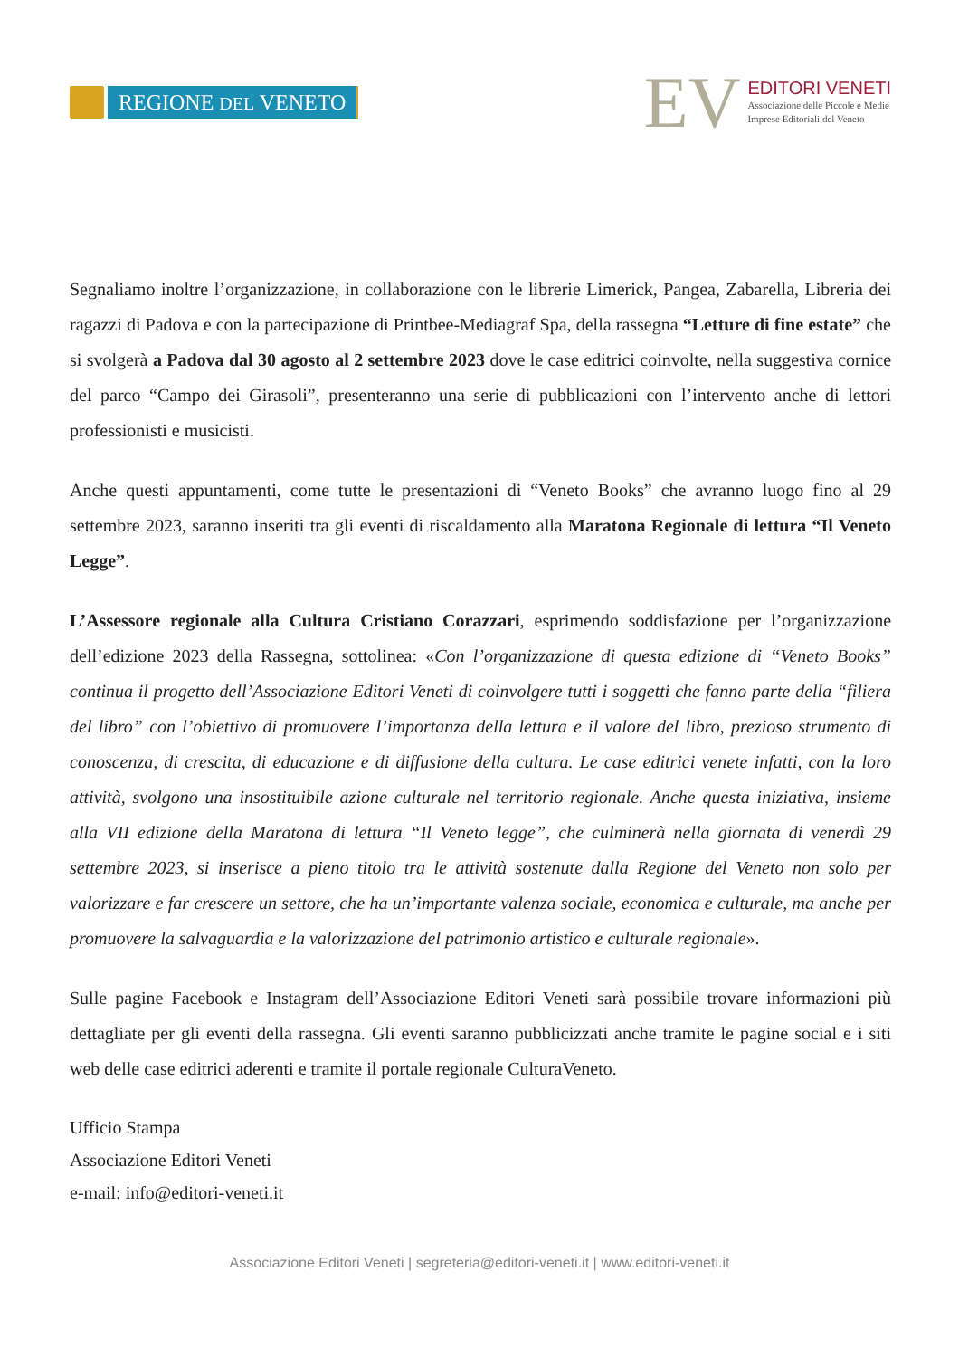REGIONE DEL VENETO
EV
EDITORI VENETI
Associazione delle Piccole e Medie
Imprese Editoriali del Veneto
Segnaliamo inoltre l’organizzazione, in collaborazione con le librerie Limerick, Pangea, Zabarella, Libreria dei ragazzi di Padova e con la partecipazione di Printbee-Mediagraf Spa, della rassegna “Letture di fine estate” che si svolgerà a Padova dal 30 agosto al 2 settembre 2023 dove le case editrici coinvolte, nella suggestiva cornice del parco “Campo dei Girasoli”, presenteranno una serie di pubblicazioni con l’intervento anche di lettori professionisti e musicisti.
Anche questi appuntamenti, come tutte le presentazioni di “Veneto Books” che avranno luogo fino al 29 settembre 2023, saranno inseriti tra gli eventi di riscaldamento alla Maratona Regionale di lettura “Il Veneto Legge”.
L’Assessore regionale alla Cultura Cristiano Corazzari, esprimendo soddisfazione per l’organizzazione dell’edizione 2023 della Rassegna, sottolinea: «Con l’organizzazione di questa edizione di “Veneto Books” continua il progetto dell’Associazione Editori Veneti di coinvolgere tutti i soggetti che fanno parte della “filiera del libro” con l’obiettivo di promuovere l’importanza della lettura e il valore del libro, prezioso strumento di conoscenza, di crescita, di educazione e di diffusione della cultura. Le case editrici venete infatti, con la loro attività, svolgono una insostituibile azione culturale nel territorio regionale. Anche questa iniziativa, insieme alla VII edizione della Maratona di lettura “Il Veneto legge”, che culminerà nella giornata di venerdì 29 settembre 2023, si inserisce a pieno titolo tra le attività sostenute dalla Regione del Veneto non solo per valorizzare e far crescere un settore, che ha un’importante valenza sociale, economica e culturale, ma anche per promuovere la salvaguardia e la valorizzazione del patrimonio artistico e culturale regionale».
Sulle pagine Facebook e Instagram dell’Associazione Editori Veneti sarà possibile trovare informazioni più dettagliate per gli eventi della rassegna. Gli eventi saranno pubblicizzati anche tramite le pagine social e i siti web delle case editrici aderenti e tramite il portale regionale CulturaVeneto.
Ufficio Stampa
Associazione Editori Veneti
e-mail: info@editori-veneti.it
Associazione Editori Veneti | segreteria@editori-veneti.it | www.editori-veneti.it